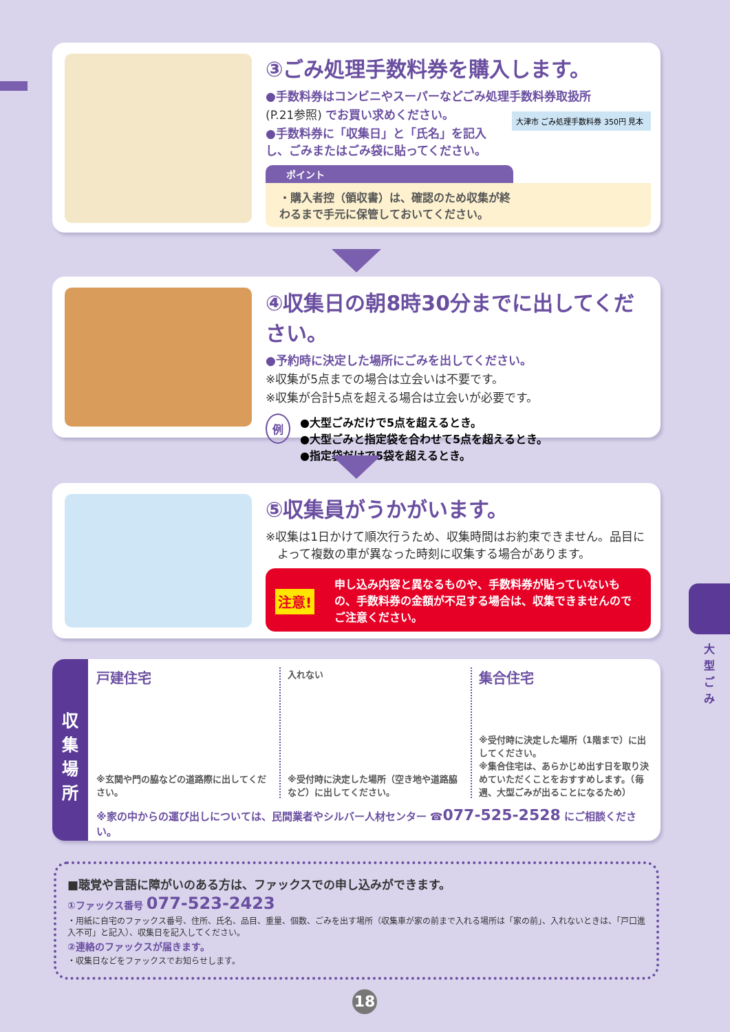③ごみ処理手数料券を購入します。
●手数料券はコンビニやスーパーなどごみ処理手数料券取扱所
(P.21参照) でお買い求めください。
●手数料券に「収集日」と「氏名」を記入
し、ごみまたはごみ袋に貼ってください。
大津市 ごみ処理手数料券 350円 見本
ポイント
・購入者控（領収書）は、確認のため収集が終
わるまで手元に保管しておいてください。
④収集日の朝8時30分までに出してください。
●予約時に決定した場所にごみを出してください。
※収集が5点までの場合は立会いは不要です。
※収集が合計5点を超える場合は立会いが必要です。
例
●大型ごみだけで5点を超えるとき。
●大型ごみと指定袋を合わせて5点を超えるとき。
●指定袋だけで5袋を超えるとき。
⑤収集員がうかがいます。
※収集は1日かけて順次行うため、収集時間はお約束できません。品目に
　よって複数の車が異なった時刻に収集する場合があります。
注意!
申し込み内容と異なるものや、手数料券が貼っていないもの、手数料券の金額が不足する場合は、収集できませんのでご注意ください。
収
集
場
所
戸建住宅
※玄関や門の脇などの道路際に出してください。
入れない
※受付時に決定した場所（空き地や道路脇など）に出してください。
集合住宅
※受付時に決定した場所（1階まで）に出してください。
※集合住宅は、あらかじめ出す日を取り決めていただくことをおすすめします。（毎週、大型ごみが出ることになるため）
※家の中からの運び出しについては、民間業者やシルバー人材センター ☎077-525-2528 にご相談ください。
■聴覚や言語に障がいのある方は、ファックスでの申し込みができます。
①ファックス番号 077-523-2423
・用紙に自宅のファックス番号、住所、氏名、品目、重量、個数、ごみを出す場所（収集車が家の前まで入れる場所は「家の前」、入れないときは、「戸口進入不可」と記入）、収集日を記入してください。
②連絡のファックスが届きます。
・収集日などをファックスでお知らせします。
大型ごみ
18